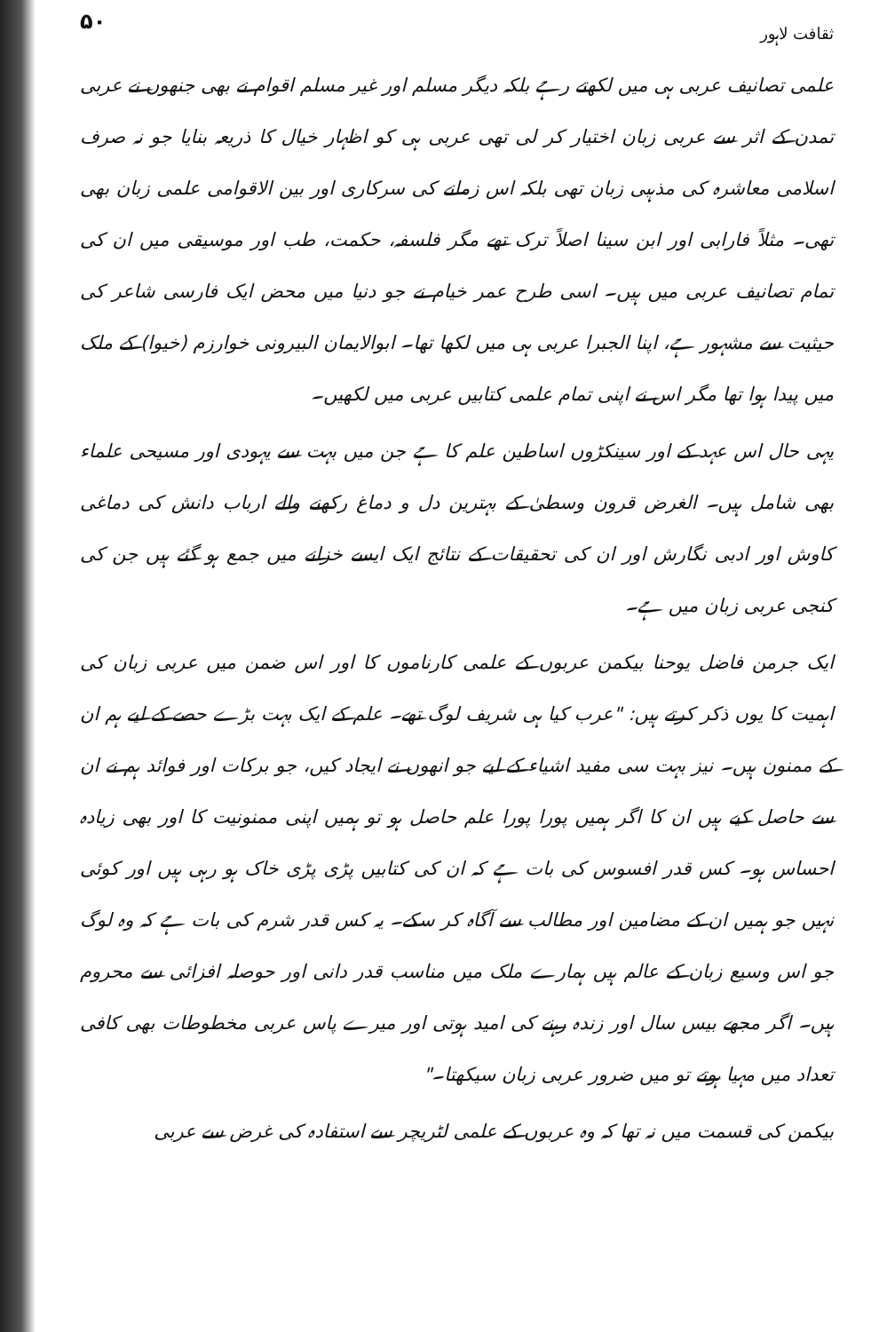ثقافت لاہور ۵۰
علمی تصانیف عربی ہی میں لکھتے رہے بلکہ دیگر مسلم اور غیر مسلم اقوام نے بھی جنھوں نے عربی تمدن کے اثر سے عربی زبان اختیار کر لی تھی عربی ہی کو اظہار خیال کا ذریعہ بنایا جو نہ صرف اسلامی معاشرہ کی مذہبی زبان تھی بلکہ اس زمانے کی سرکاری اور بین الاقوامی علمی زبان بھی تھی۔ مثلاً فارابی اور ابن سینا اصلاً ترک تھے مگر فلسفہ، حکمت، طب اور موسیقی میں ان کی تمام تصانیف عربی میں ہیں۔ اسی طرح عمر خیام نے جو دنیا میں محض ایک فارسی شاعر کی حیثیت سے مشہور ہے، اپنا الجبرا عربی ہی میں لکھا تھا۔ ابوالایمان البیرونی خوارزم (خیوا) کے ملک میں پیدا ہوا تھا مگر اس نے اپنی تمام علمی کتابیں عربی میں لکھیں۔
یہی حال اس عہد کے اور سینکڑوں اساطین علم کا ہے جن میں بہت سے یہودی اور مسیحی علماء بھی شامل ہیں۔ الغرض قرون وسطیٰ کے بہترین دل و دماغ رکھنے والے ارباب دانش کی دماغی کاوش اور ادبی نگارش اور ان کی تحقیقات کے نتائج ایک ایسے خزانے میں جمع ہو گئے ہیں جن کی کنجی عربی زبان میں ہے۔
ایک جرمن فاضل یوحنا بیکمن عربوں کے علمی کارناموں کا اور اس ضمن میں عربی زبان کی اہمیت کا یوں ذکر کرتے ہیں: "عرب کیا ہی شریف لوگ تھے۔ علم کے ایک بہت بڑے حصے کے لیے ہم ان کے ممنون ہیں۔ نیز بہت سی مفید اشیاء کے لیے جو انھوں نے ایجاد کیں، جو برکات اور فوائد ہم نے ان سے حاصل کیے ہیں ان کا اگر ہمیں پورا پورا علم حاصل ہو تو ہمیں اپنی ممنونیت کا اور بھی زیادہ احساس ہو۔ کس قدر افسوس کی بات ہے کہ ان کی کتابیں پڑی پڑی خاک ہو رہی ہیں اور کوئی نہیں جو ہمیں ان کے مضامین اور مطالب سے آگاہ کر سکے۔ یہ کس قدر شرم کی بات ہے کہ وہ لوگ جو اس وسیع زبان کے عالم ہیں ہمارے ملک میں مناسب قدر دانی اور حوصلہ افزائی سے محروم ہیں۔ اگر مجھے بیس سال اور زندہ رہنے کی امید ہوتی اور میرے پاس عربی مخطوطات بھی کافی تعداد میں مہیا ہوتے تو میں ضرور عربی زبان سیکھتا۔"
بیکمن کی قسمت میں نہ تھا کہ وہ عربوں کے علمی لٹریچر سے استفادہ کی غرض سے عربی